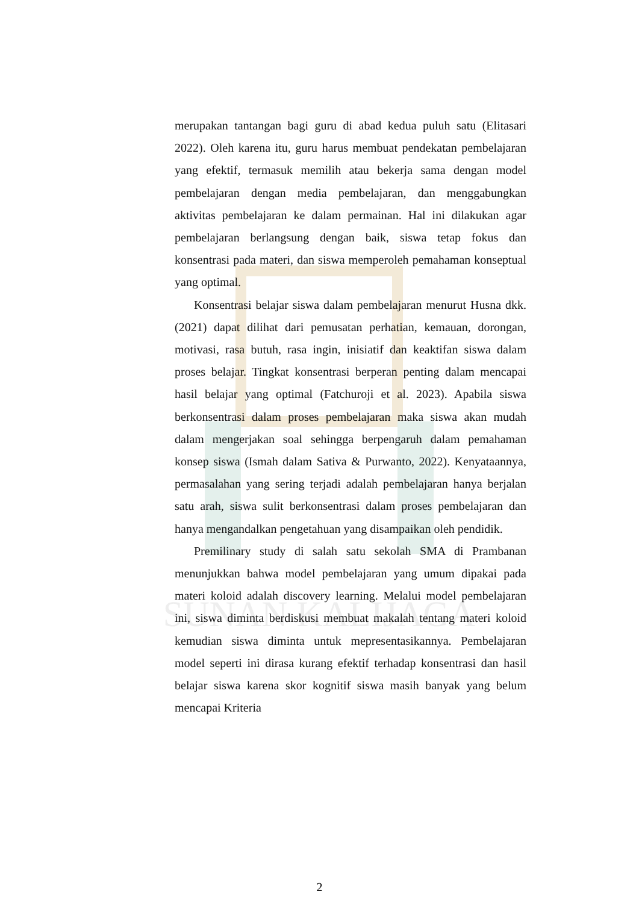SUNAN KALIJAGA
merupakan tantangan bagi guru di abad kedua puluh satu (Elitasari 2022). Oleh karena itu, guru harus membuat pendekatan pembelajaran yang efektif, termasuk memilih atau bekerja sama dengan model pembelajaran dengan media pembelajaran, dan menggabungkan aktivitas pembelajaran ke dalam permainan. Hal ini dilakukan agar pembelajaran berlangsung dengan baik, siswa tetap fokus dan konsentrasi pada materi, dan siswa memperoleh pemahaman konseptual yang optimal.
Konsentrasi belajar siswa dalam pembelajaran menurut Husna dkk. (2021) dapat dilihat dari pemusatan perhatian, kemauan, dorongan, motivasi, rasa butuh, rasa ingin, inisiatif dan keaktifan siswa dalam proses belajar. Tingkat konsentrasi berperan penting dalam mencapai hasil belajar yang optimal (Fatchuroji et al. 2023). Apabila siswa berkonsentrasi dalam proses pembelajaran maka siswa akan mudah dalam mengerjakan soal sehingga berpengaruh dalam pemahaman konsep siswa (Ismah dalam Sativa & Purwanto, 2022). Kenyataannya, permasalahan yang sering terjadi adalah pembelajaran hanya berjalan satu arah, siswa sulit berkonsentrasi dalam proses pembelajaran dan hanya mengandalkan pengetahuan yang disampaikan oleh pendidik.
Premilinary study di salah satu sekolah SMA di Prambanan menunjukkan bahwa model pembelajaran yang umum dipakai pada materi koloid adalah discovery learning. Melalui model pembelajaran ini, siswa diminta berdiskusi membuat makalah tentang materi koloid kemudian siswa diminta untuk mepresentasikannya. Pembelajaran model seperti ini dirasa kurang efektif terhadap konsentrasi dan hasil belajar siswa karena skor kognitif siswa masih banyak yang belum mencapai Kriteria
2